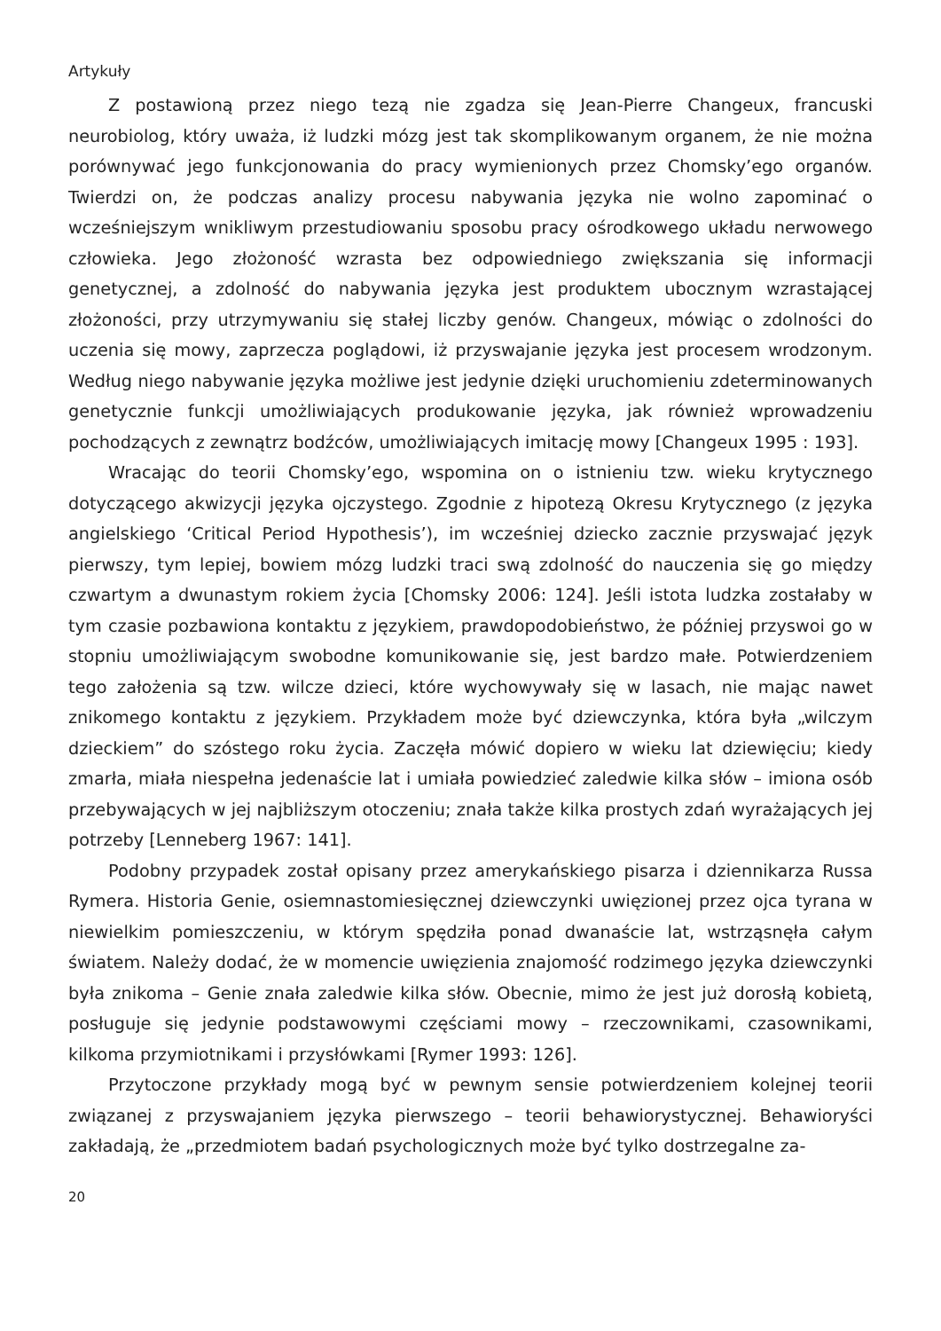Artykuły
Z postawioną przez niego tezą nie zgadza się Jean-Pierre Changeux, francuski neurobiolog, który uważa, iż ludzki mózg jest tak skomplikowanym organem, że nie można porównywać jego funkcjonowania do pracy wymienionych przez Chomsky’ego organów. Twierdzi on, że podczas analizy procesu nabywania języka nie wolno zapominać o wcześniejszym wnikliwym przestudiowaniu sposobu pracy ośrodkowego układu nerwowego człowieka. Jego złożoność wzrasta bez odpowiedniego zwiększania się informacji genetycznej, a zdolność do nabywania języka jest produktem ubocznym wzrastającej złożoności, przy utrzymywaniu się stałej liczby genów. Changeux, mówiąc o zdolności do uczenia się mowy, zaprzecza poglądowi, iż przyswajanie języka jest procesem wrodzonym. Według niego nabywanie języka możliwe jest jedynie dzięki uruchomieniu zdeterminowanych genetycznie funkcji umożliwiających produkowanie języka, jak również wprowadzeniu pochodzących z zewnątrz bodźców, umożliwiających imitację mowy [Changeux 1995 : 193].
Wracając do teorii Chomsky’ego, wspomina on o istnieniu tzw. wieku krytycznego dotyczącego akwizycji języka ojczystego. Zgodnie z hipotezą Okresu Krytycznego (z języka angielskiego ‘Critical Period Hypothesis’), im wcześniej dziecko zacznie przyswajać język pierwszy, tym lepiej, bowiem mózg ludzki traci swą zdolność do nauczenia się go między czwartym a dwunastym rokiem życia [Chomsky 2006: 124]. Jeśli istota ludzka zostałaby w tym czasie pozbawiona kontaktu z językiem, prawdopodobieństwo, że później przyswoi go w stopniu umożliwiającym swobodne komunikowanie się, jest bardzo małe. Potwierdzeniem tego założenia są tzw. wilcze dzieci, które wychowywały się w lasach, nie mając nawet znikomego kontaktu z językiem. Przykładem może być dziewczynka, która była „wilczym dzieckiem” do szóstego roku życia. Zaczęła mówić dopiero w wieku lat dziewięciu; kiedy zmarła, miała niespełna jedenaście lat i umiała powiedzieć zaledwie kilka słów – imiona osób przebywających w jej najbliższym otoczeniu; znała także kilka prostych zdań wyrażających jej potrzeby [Lenneberg 1967: 141].
Podobny przypadek został opisany przez amerykańskiego pisarza i dziennikarza Russa Rymera. Historia Genie, osiemnastomiesięcznej dziewczynki uwięzionej przez ojca tyrana w niewielkim pomieszczeniu, w którym spędziła ponad dwanaście lat, wstrząsnęła całym światem. Należy dodać, że w momencie uwięzienia znajomość rodzimego języka dziewczynki była znikoma – Genie znała zaledwie kilka słów. Obecnie, mimo że jest już dorosłą kobietą, posługuje się jedynie podstawowymi częściami mowy – rzeczownikami, czasownikami, kilkoma przymiotnikami i przysłówkami [Rymer 1993: 126].
Przytoczone przykłady mogą być w pewnym sensie potwierdzeniem kolejnej teorii związanej z przyswajaniem języka pierwszego – teorii behawiorystycznej. Behawioryści zakładają, że „przedmiotem badań psychologicznych może być tylko dostrzegalne za-
20